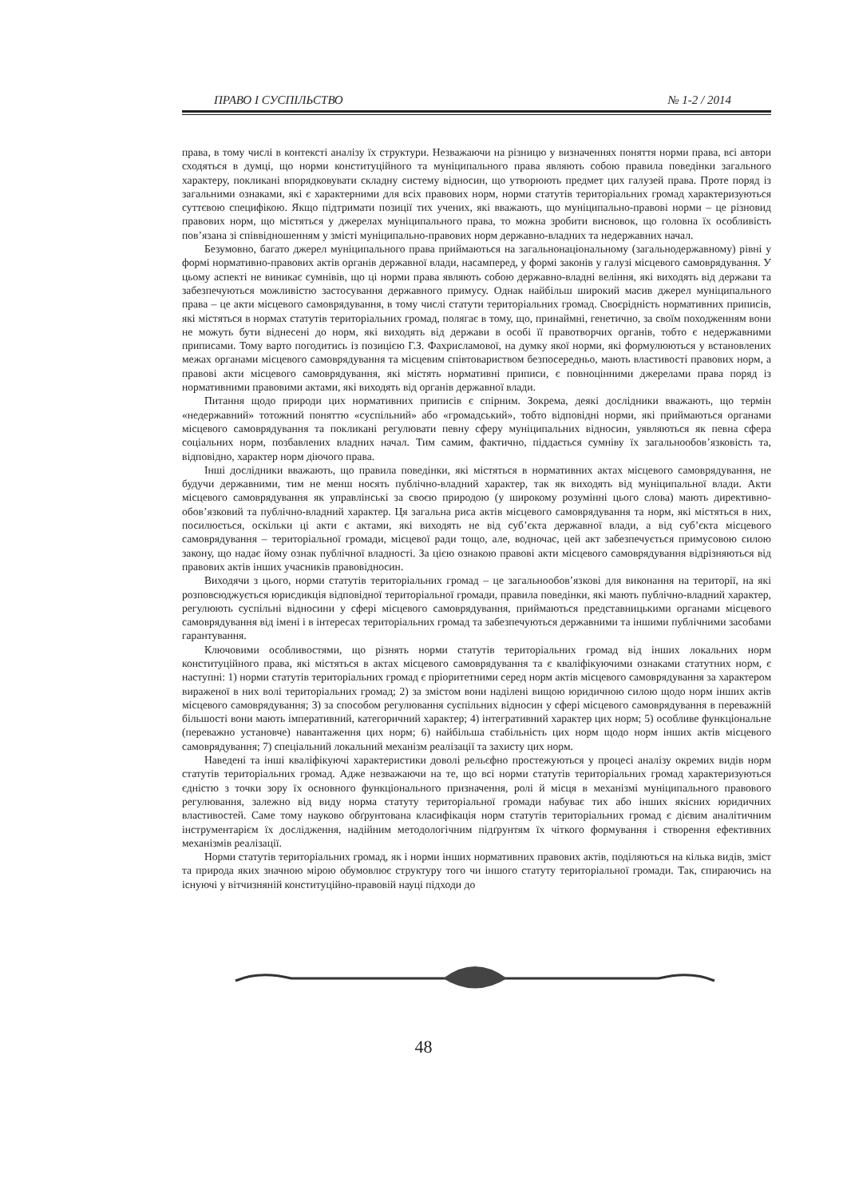ПРАВО І СУСПІЛЬСТВО № 1-2 / 2014
права, в тому числі в контексті аналізу їх структури. Незважаючи на різницю у визначеннях поняття норми права, всі автори сходяться в думці, що норми конституційного та муніципального права являють собою правила поведінки загального характеру, покликані впорядковувати складну систему відносин, що утворюють предмет цих галузей права. Проте поряд із загальними ознаками, які є характерними для всіх правових норм, норми статутів територіальних громад характеризуються суттєвою специфікою. Якщо підтримати позиції тих учених, які вважають, що муніципально-правові норми – це різновид правових норм, що містяться у джерелах муніципального права, то можна зробити висновок, що головна їх особливість пов’язана зі співвідношенням у змісті муніципально-правових норм державно-владних та недержавних начал.
Безумовно, багато джерел муніципального права приймаються на загальнонаціональному (загальнодержавному) рівні у формі нормативно-правових актів органів державної влади, насамперед, у формі законів у галузі місцевого самоврядування. У цьому аспекті не виникає сумнівів, що ці норми права являють собою державно-владні веління, які виходять від держави та забезпечуються можливістю застосування державного примусу. Однак найбільш широкий масив джерел муніципального права – це акти місцевого самоврядування, в тому числі статути територіальних громад. Своєрідність нормативних приписів, які містяться в нормах статутів територіальних громад, полягає в тому, що, принаймні, генетично, за своїм походженням вони не можуть бути віднесені до норм, які виходять від держави в особі її правотворчих органів, тобто є недержавними приписами. Тому варто погодитись із позицією Г.З. Фахрисламової, на думку якої норми, які формулюються у встановлених межах органами місцевого самоврядування та місцевим співтовариством безпосередньо, мають властивості правових норм, а правові акти місцевого самоврядування, які містять нормативні приписи, є повноцінними джерелами права поряд із нормативними правовими актами, які виходять від органів державної влади.
Питання щодо природи цих нормативних приписів є спірним. Зокрема, деякі дослідники вважають, що термін «недержавний» тотожний поняттю «суспільний» або «громадський», тобто відповідні норми, які приймаються органами місцевого самоврядування та покликані регулювати певну сферу муніципальних відносин, уявляються як певна сфера соціальних норм, позбавлених владних начал. Тим самим, фактично, піддається сумніву їх загальнообов’язковість та, відповідно, характер норм діючого права.
Інші дослідники вважають, що правила поведінки, які містяться в нормативних актах місцевого самоврядування, не будучи державними, тим не менш носять публічно-владний характер, так як виходять від муніципальної влади. Акти місцевого самоврядування як управлінські за своєю природою (у широкому розумінні цього слова) мають директивно-обов’язковий та публічно-владний характер. Ця загальна риса актів місцевого самоврядування та норм, які містяться в них, посилюється, оскільки ці акти є актами, які виходять не від суб’єкта державної влади, а від суб’єкта місцевого самоврядування – територіальної громади, місцевої ради тощо, але, водночас, цей акт забезпечується примусовою силою закону, що надає йому ознак публічної владності. За цією ознакою правові акти місцевого самоврядування відрізняються від правових актів інших учасників правовідносин.
Виходячи з цього, норми статутів територіальних громад – це загальнообов’язкові для виконання на території, на які розповсюджується юрисдикція відповідної територіальної громади, правила поведінки, які мають публічно-владний характер, регулюють суспільні відносини у сфері місцевого самоврядування, приймаються представницькими органами місцевого самоврядування від імені і в інтересах територіальних громад та забезпечуються державними та іншими публічними засобами гарантування.
Ключовими особливостями, що різнять норми статутів територіальних громад від інших локальних норм конституційного права, які містяться в актах місцевого самоврядування та є кваліфікуючими ознаками статутних норм, є наступні: 1) норми статутів територіальних громад є пріоритетними серед норм актів місцевого самоврядування за характером вираженої в них волі територіальних громад; 2) за змістом вони наділені вищою юридичною силою щодо норм інших актів місцевого самоврядування; 3) за способом регулювання суспільних відносин у сфері місцевого самоврядування в переважній більшості вони мають імперативний, категоричний характер; 4) інтегративний характер цих норм; 5) особливе функціональне (переважно установче) навантаження цих норм; 6) найбільша стабільність цих норм щодо норм інших актів місцевого самоврядування; 7) спеціальний локальний механізм реалізації та захисту цих норм.
Наведені та інші кваліфікуючі характеристики доволі рельєфно простежуються у процесі аналізу окремих видів норм статутів територіальних громад. Адже незважаючи на те, що всі норми статутів територіальних громад характеризуються єдністю з точки зору їх основного функціонального призначення, ролі й місця в механізмі муніципального правового регулювання, залежно від виду норма статуту територіальної громади набуває тих або інших якісних юридичних властивостей. Саме тому науково обґрунтована класифікація норм статутів територіальних громад є дієвим аналітичним інструментарієм їх дослідження, надійним методологічним підґрунтям їх чіткого формування і створення ефективних механізмів реалізації.
Норми статутів територіальних громад, як і норми інших нормативних правових актів, поділяються на кілька видів, зміст та природа яких значною мірою обумовлює структуру того чи іншого статуту територіальної громади. Так, спираючись на існуючі у вітчизняній конституційно-правовій науці підходи до
48